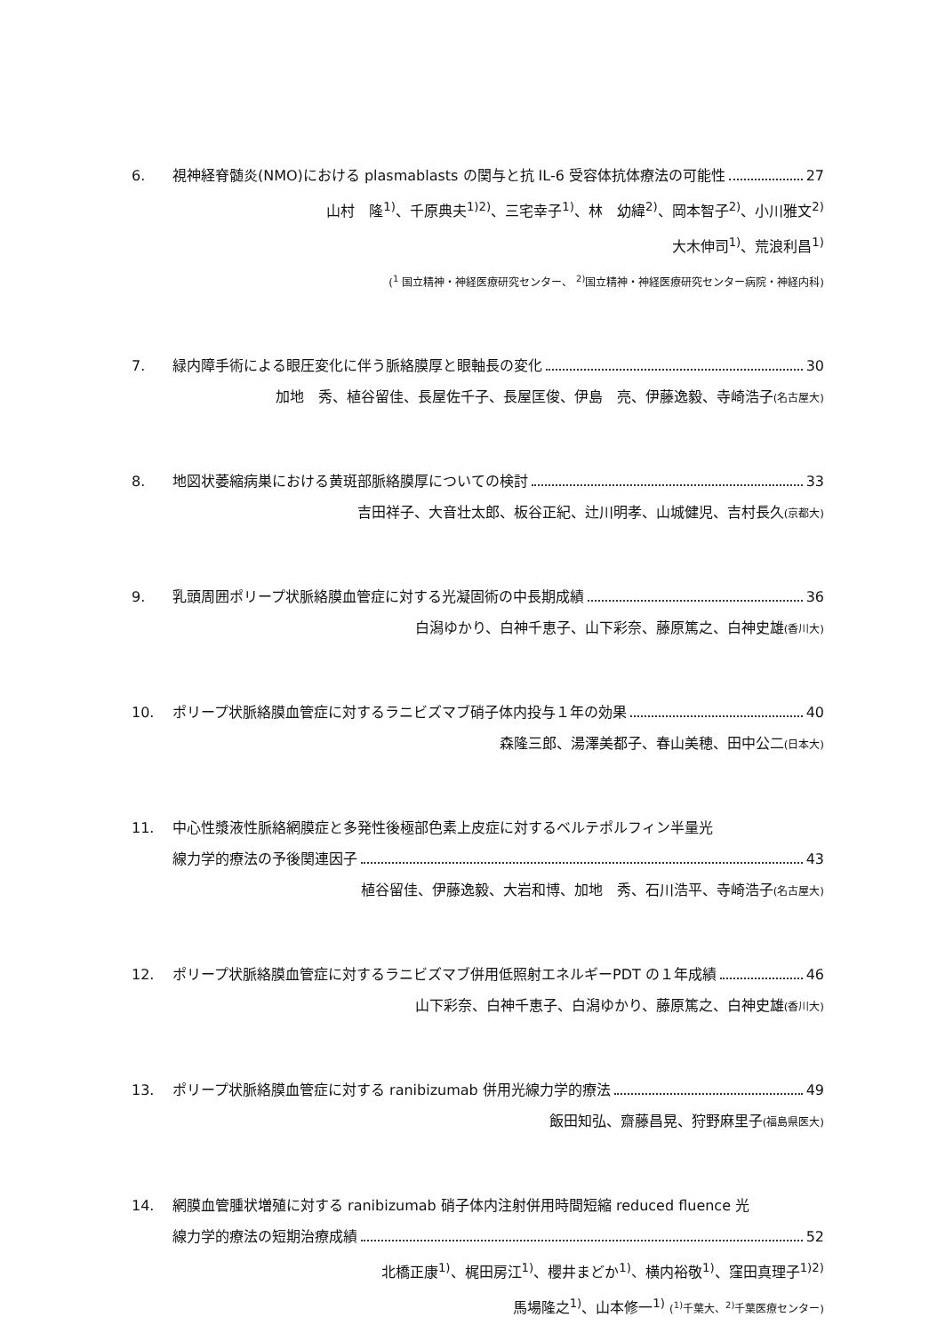6. 視神経脊髄炎(NMO)における plasmablasts の関与と抗 IL-6 受容体抗体療法の可能性 27
山村　隆<sup>1)</sup>、千原典夫<sup>1)2)</sup>、三宅幸子<sup>1)</sup>、林　幼緯<sup>2)</sup>、岡本智子<sup>2)</sup>、小川雅文<sup>2)</sup>
大木伸司<sup>1)</sup>、荒浪利昌<sup>1)</sup>
(<sup>1</sup> 国立精神・神経医療研究センター、 <sup>2)</sup>国立精神・神経医療研究センター病院・神経内科)
7. 緑内障手術による眼圧変化に伴う脈絡膜厚と眼軸長の変化 30
加地　秀、植谷留佳、長屋佐千子、長屋匡俊、伊島　亮、伊藤逸毅、寺崎浩子(名古屋大)
8. 地図状萎縮病巣における黄斑部脈絡膜厚についての検討 33
吉田祥子、大音壮太郎、板谷正紀、辻川明孝、山城健児、吉村長久(京都大)
9. 乳頭周囲ポリープ状脈絡膜血管症に対する光凝固術の中長期成績 36
白潟ゆかり、白神千恵子、山下彩奈、藤原篤之、白神史雄(香川大)
10. ポリープ状脈絡膜血管症に対するラニビズマブ硝子体内投与１年の効果 40
森隆三郎、湯澤美都子、春山美穂、田中公二(日本大)
11. 中心性漿液性脈絡網膜症と多発性後極部色素上皮症に対するベルテポルフィン半量光
線力学的療法の予後関連因子 43
植谷留佳、伊藤逸毅、大岩和博、加地　秀、石川浩平、寺崎浩子(名古屋大)
12. ポリープ状脈絡膜血管症に対するラニビズマブ併用低照射エネルギーPDT の１年成績 46
山下彩奈、白神千恵子、白潟ゆかり、藤原篤之、白神史雄(香川大)
13. ポリープ状脈絡膜血管症に対する ranibizumab 併用光線力学的療法 49
飯田知弘、齋藤昌晃、狩野麻里子(福島県医大)
14. 網膜血管腫状増殖に対する ranibizumab 硝子体内注射併用時間短縮 reduced fluence 光
線力学的療法の短期治療成績 52
北橋正康<sup>1)</sup>、梶田房江<sup>1)</sup>、櫻井まどか<sup>1)</sup>、横内裕敬<sup>1)</sup>、窪田真理子<sup>1)2)</sup>
馬場隆之<sup>1)</sup>、山本修一<sup>1)</sup> (<sup>1)</sup>千葉大、<sup>2)</sup>千葉医療センター)